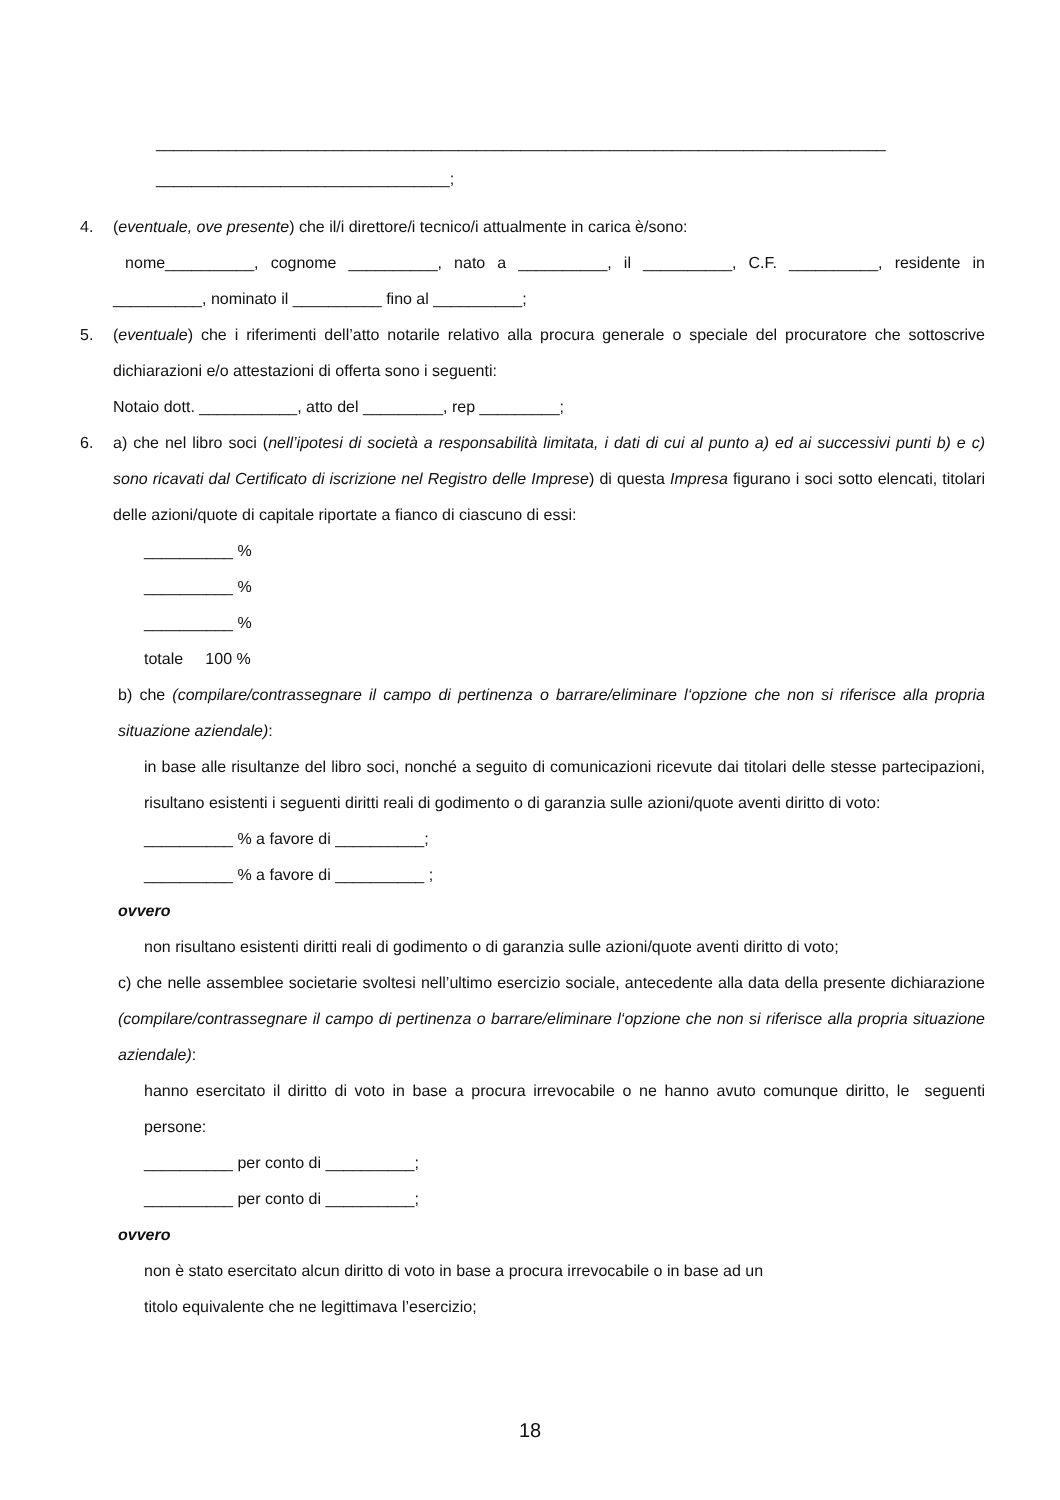__________________________________________________________________________________
_________________________________;
4. (eventuale, ove presente) che il/i direttore/i tecnico/i attualmente in carica è/sono:
nome__________, cognome __________, nato a __________, il __________, C.F. __________, residente in __________, nominato il __________ fino al __________;
5. (eventuale) che i riferimenti dell’atto notarile relativo alla procura generale o speciale del procuratore che sottoscrive dichiarazioni e/o attestazioni di offerta sono i seguenti:
Notaio dott. ___________, atto del _________, rep _________;
6. a) che nel libro soci (nell’ipotesi di società a responsabilità limitata, i dati di cui al punto a) ed ai successivi punti b) e c) sono ricavati dal Certificato di iscrizione nel Registro delle Imprese) di questa Impresa figurano i soci sotto elencati, titolari delle azioni/quote di capitale riportate a fianco di ciascuno di essi:
__________ %
__________ %
__________ %
totale 100 %
b) che (compilare/contrassegnare il campo di pertinenza o barrare/eliminare l‘opzione che non si riferisce alla propria situazione aziendale):
in base alle risultanze del libro soci, nonché a seguito di comunicazioni ricevute dai titolari delle stesse partecipazioni, risultano esistenti i seguenti diritti reali di godimento o di garanzia sulle azioni/quote aventi diritto di voto:
__________ % a favore di __________;
__________ % a favore di __________ ;
ovvero
non risultano esistenti diritti reali di godimento o di garanzia sulle azioni/quote aventi diritto di voto;
c) che nelle assemblee societarie svoltesi nell’ultimo esercizio sociale, antecedente alla data della presente dichiarazione (compilare/contrassegnare il campo di pertinenza o barrare/eliminare l‘opzione che non si riferisce alla propria situazione aziendale):
hanno esercitato il diritto di voto in base a procura irrevocabile o ne hanno avuto comunque diritto, le seguenti persone:
__________ per conto di __________;
__________ per conto di __________;
ovvero
non è stato esercitato alcun diritto di voto in base a procura irrevocabile o in base ad un
titolo equivalente che ne legittimava l’esercizio;
18